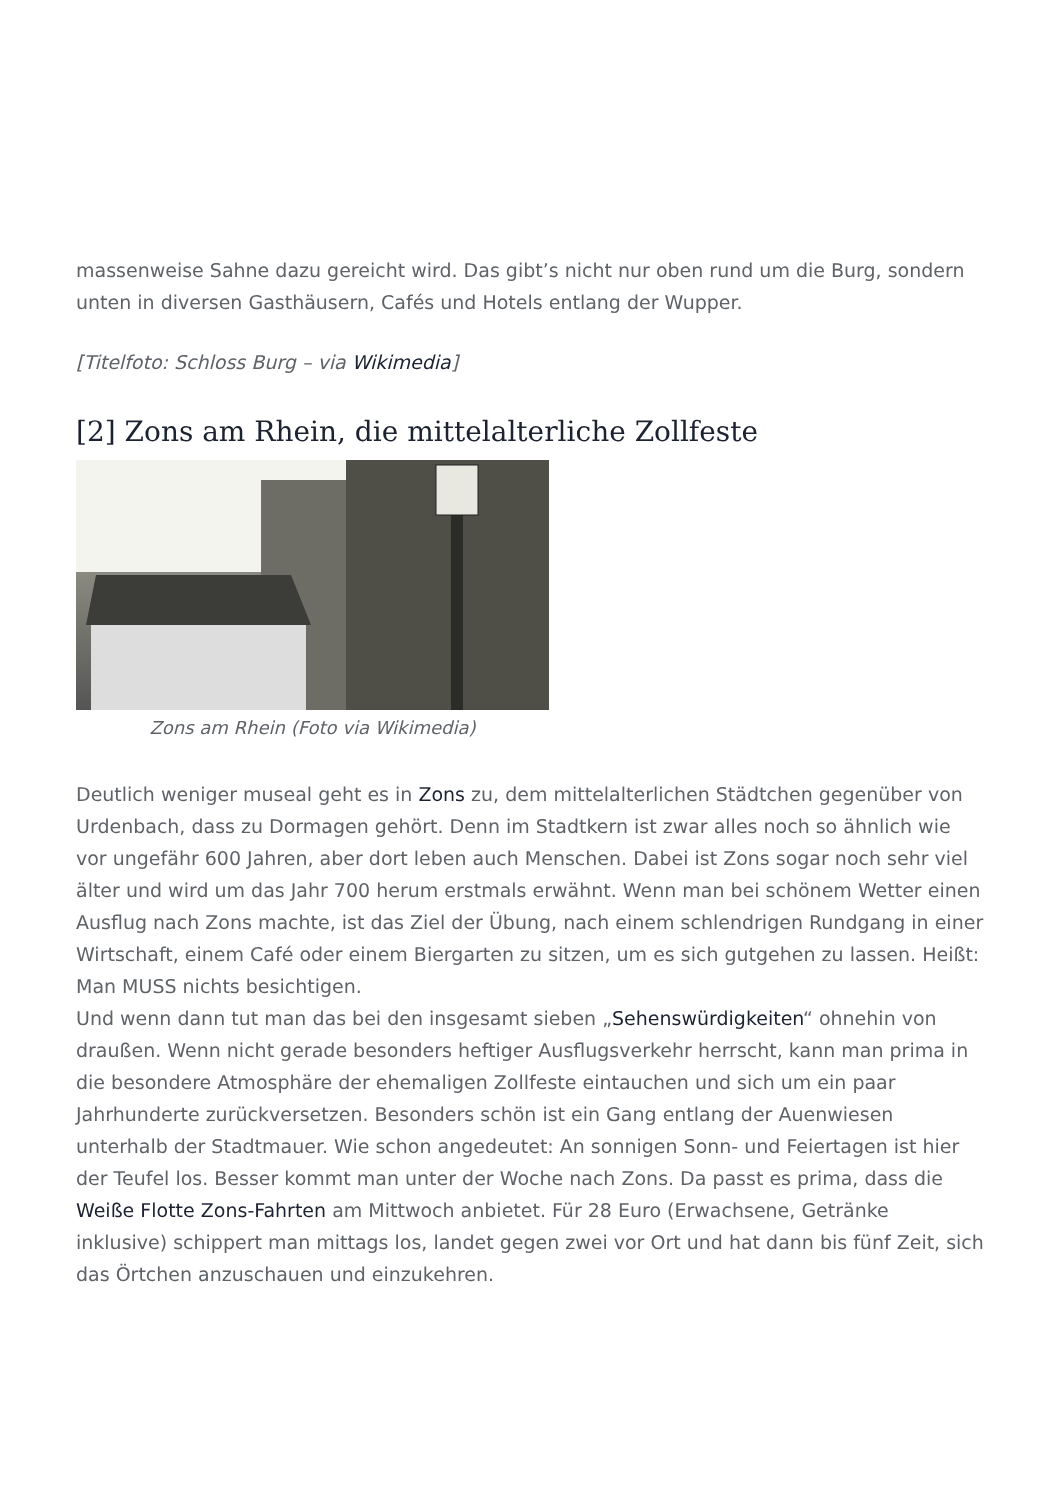massenweise Sahne dazu gereicht wird. Das gibt’s nicht nur oben rund um die Burg, sondern unten in diversen Gasthäusern, Cafés und Hotels entlang der Wupper.
[Titelfoto: Schloss Burg – via Wikimedia]
[2] Zons am Rhein, die mittelalterliche Zollfeste
Zons am Rhein (Foto via Wikimedia)
Deutlich weniger museal geht es in Zons zu, dem mittelalterlichen Städtchen gegenüber von Urdenbach, dass zu Dormagen gehört. Denn im Stadtkern ist zwar alles noch so ähnlich wie vor ungefähr 600 Jahren, aber dort leben auch Menschen. Dabei ist Zons sogar noch sehr viel älter und wird um das Jahr 700 herum erstmals erwähnt. Wenn man bei schönem Wetter einen Ausflug nach Zons machte, ist das Ziel der Übung, nach einem schlendrigen Rundgang in einer Wirtschaft, einem Café oder einem Biergarten zu sitzen, um es sich gutgehen zu lassen. Heißt: Man MUSS nichts besichtigen.
Und wenn dann tut man das bei den insgesamt sieben „Sehenswürdigkeiten“ ohnehin von draußen. Wenn nicht gerade besonders heftiger Ausflugsverkehr herrscht, kann man prima in die besondere Atmosphäre der ehemaligen Zollfeste eintauchen und sich um ein paar Jahrhunderte zurückversetzen. Besonders schön ist ein Gang entlang der Auenwiesen unterhalb der Stadtmauer. Wie schon angedeutet: An sonnigen Sonn- und Feiertagen ist hier der Teufel los. Besser kommt man unter der Woche nach Zons. Da passt es prima, dass die Weiße Flotte Zons-Fahrten am Mittwoch anbietet. Für 28 Euro (Erwachsene, Getränke inklusive) schippert man mittags los, landet gegen zwei vor Ort und hat dann bis fünf Zeit, sich das Örtchen anzuschauen und einzukehren.